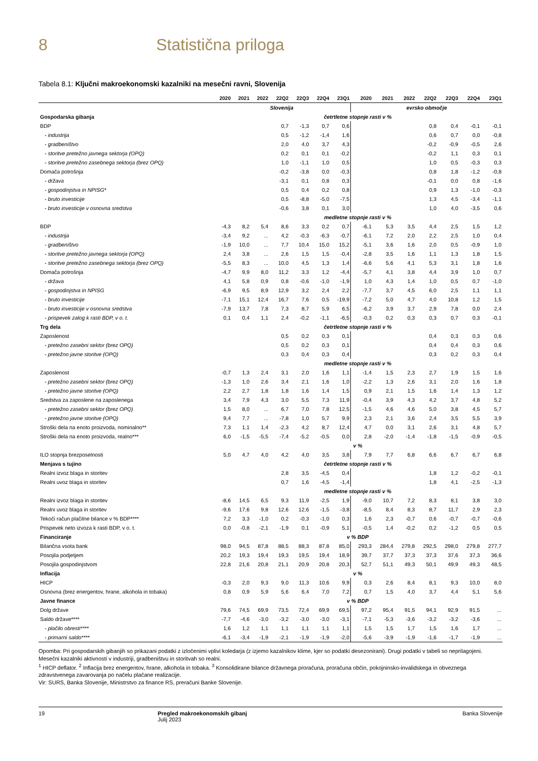8 Statistična priloga
Tabela 8.1: Ključni makroekonomski kazalniki na mesečni ravni, Slovenija
| | 2020 | 2021 | 2022 | 22Q2 | 22Q3 | 22Q4 | 23Q1 | 2020 | 2021 | 2022 | 22Q2 | 22Q3 | 22Q4 | 23Q1 |
| --- | --- | --- | --- | --- | --- | --- | --- | --- | --- | --- | --- | --- | --- | --- |
| | Slovenija | | | | | | | evrsko območje | | | | | | |
| Gospodarska gibanja | četrtletne stopnje rasti v % | | | | | | | | | | | | | |
| BDP | | | | 0,7 | -1,3 | 0,7 | 0,6 | | | | 0,8 | 0,4 | -0,1 | -0,1 |
| - industrija | | | | 0,5 | -1,2 | -1,4 | 1,6 | | | | 0,6 | 0,7 | 0,0 | -0,8 |
| - gradbeništvo | | | | 2,0 | 4,0 | 3,7 | 4,3 | | | | -0,2 | -0,9 | -0,5 | 2,6 |
| - storitve pretežno javnega sektorja (OPQ) | | | | 0,2 | 0,1 | 0,1 | -0,2 | | | | -0,2 | 1,1 | 0,3 | 0,1 |
| - storitve pretežno zasebnega sektorja (brez OPQ) | | | | 1,0 | -1,1 | 1,0 | 0,5 | | | | 1,0 | 0,5 | -0,3 | 0,3 |
| Domača potrošnja | | | | -0,2 | -3,8 | 0,0 | -0,3 | | | | 0,8 | 1,8 | -1,2 | -0,8 |
| - država | | | | -3,1 | 0,1 | 0,8 | 0,3 | | | | -0,1 | 0,0 | 0,8 | -1,6 |
| - gospodinjstva in NPISG* | | | | 0,5 | 0,4 | 0,2 | 0,8 | | | | 0,9 | 1,3 | -1,0 | -0,3 |
| - bruto investicije | | | | 0,5 | -8,8 | -5,0 | -7,5 | | | | 1,3 | 4,5 | -3,4 | -1,1 |
| - bruto investicije v osnovna sredstva | | | | -0,6 | 3,8 | 0,1 | 3,0 | | | | 1,0 | 4,0 | -3,5 | 0,6 |
| | medletne stopnje rasti v % | | | | | | | | | | | | | |
| BDP | -4,3 | 8,2 | 5,4 | 8,6 | 3,3 | 0,2 | 0,7 | -6,1 | 5,3 | 3,5 | 4,4 | 2,5 | 1,5 | 1,2 |
| - industrija | -3,4 | 9,2 | ... | 4,2 | -0,3 | -6,3 | -0,7 | -6,1 | 7,2 | 2,0 | 2,2 | 2,5 | 1,0 | 0,4 |
| - gradbeništvo | -1,9 | 10,0 | ... | 7,7 | 10,4 | 15,0 | 15,2 | -5,1 | 3,6 | 1,6 | 2,0 | 0,5 | -0,9 | 1,0 |
| - storitve pretežno javnega sektorja (OPQ) | 2,4 | 3,8 | ... | 2,6 | 1,5 | 1,5 | -0,4 | -2,8 | 3,5 | 1,6 | 1,1 | 1,3 | 1,8 | 1,5 |
| - storitve pretežno zasebnega sektorja (brez OPQ) | -5,5 | 8,3 | ... | 10,0 | 4,5 | 1,3 | 1,4 | -6,6 | 5,6 | 4,1 | 5,3 | 3,1 | 1,8 | 1,6 |
| Domača potrošnja | -4,7 | 9,9 | 8,0 | 11,2 | 3,3 | 1,2 | -4,4 | -5,7 | 4,1 | 3,8 | 4,4 | 3,9 | 1,0 | 0,7 |
| - država | 4,1 | 5,8 | 0,9 | 0,8 | -0,6 | -1,0 | -1,9 | 1,0 | 4,3 | 1,4 | 1,0 | 0,5 | 0,7 | -1,0 |
| - gospodinjstva in NPISG | -6,9 | 9,5 | 8,9 | 12,9 | 3,2 | 2,4 | 2,2 | -7,7 | 3,7 | 4,5 | 6,0 | 2,5 | 1,1 | 1,1 |
| - bruto investicije | -7,1 | 15,1 | 12,4 | 16,7 | 7,6 | 0,5 | -19,9 | -7,2 | 5,0 | 4,7 | 4,0 | 10,8 | 1,2 | 1,5 |
| - bruto investicije v osnovna sredstva | -7,9 | 13,7 | 7,8 | 7,3 | 8,7 | 5,9 | 6,5 | -6,2 | 3,9 | 3,7 | 2,9 | 7,8 | 0,0 | 2,4 |
| - prispevek zalog k rasti BDP, v o. t. | 0,1 | 0,4 | 1,1 | 2,4 | -0,2 | -1,1 | -6,5 | -0,3 | 0,2 | 0,3 | 0,3 | 0,7 | 0,3 | -0,1 |
| Trg dela | četrtletne stopnje rasti v % | | | | | | | | | | | | | |
| Zaposlenost | | | | 0,5 | 0,2 | 0,3 | 0,1 | | | | 0,4 | 0,3 | 0,3 | 0,6 |
| - pretežno zasebni sektor (brez OPQ) | | | | 0,5 | 0,2 | 0,3 | 0,1 | | | | 0,4 | 0,4 | 0,3 | 0,6 |
| - pretežno javne storitve (OPQ) | | | | 0,3 | 0,4 | 0,3 | 0,4 | | | | 0,3 | 0,2 | 0,3 | 0,4 |
| | medletne stopnje rasti v % | | | | | | | | | | | | | |
| Zaposlenost | -0,7 | 1,3 | 2,4 | 3,1 | 2,0 | 1,6 | 1,1 | -1,4 | 1,5 | 2,3 | 2,7 | 1,9 | 1,5 | 1,6 |
| - pretežno zasebni sektor (brez OPQ) | -1,3 | 1,0 | 2,6 | 3,4 | 2,1 | 1,6 | 1,0 | -2,2 | 1,3 | 2,6 | 3,1 | 2,0 | 1,6 | 1,8 |
| - pretežno javne storitve (OPQ) | 2,2 | 2,7 | 1,8 | 1,8 | 1,6 | 1,4 | 1,5 | 0,9 | 2,1 | 1,5 | 1,6 | 1,4 | 1,3 | 1,2 |
| Sredstva za zaposlene na zaposlenega | 3,4 | 7,9 | 4,3 | 3,0 | 5,5 | 7,3 | 11,9 | -0,4 | 3,9 | 4,3 | 4,2 | 3,7 | 4,8 | 5,2 |
| - pretežno zasebni sektor (brez OPQ) | 1,5 | 8,0 | ... | 6,7 | 7,0 | 7,8 | 12,5 | -1,5 | 4,6 | 4,6 | 5,0 | 3,8 | 4,5 | 5,7 |
| - pretežno javne storitve (OPQ) | 9,4 | 7,7 | ... | -7,8 | 1,0 | 5,7 | 9,9 | 2,3 | 2,1 | 3,6 | 2,4 | 3,5 | 5,5 | 3,9 |
| Stroški dela na enoto proizvoda, nominalno** | 7,3 | 1,1 | 1,4 | -2,3 | 4,2 | 8,7 | 12,4 | 4,7 | 0,0 | 3,1 | 2,6 | 3,1 | 4,8 | 5,7 |
| Stroški dela na enoto proizvoda, realno*** | 6,0 | -1,5 | -5,5 | -7,4 | -5,2 | -0,5 | 0,0 | 2,8 | -2,0 | -1,4 | -1,8 | -1,5 | -0,9 | -0,5 |
| | v % | | | | | | | | | | | | | |
| ILO stopnja brezposelnosti | 5,0 | 4,7 | 4,0 | 4,2 | 4,0 | 3,5 | 3,8 | 7,9 | 7,7 | 6,8 | 6,6 | 6,7 | 6,7 | 6,8 |
| Menjava s tujino | četrtletne stopnje rasti v % | | | | | | | | | | | | | |
| Realni izvoz blaga in storitev | | | | 2,8 | 3,5 | -4,5 | 0,4 | | | | 1,8 | 1,2 | -0,2 | -0,1 |
| Realni uvoz blaga in storitev | | | | 0,7 | 1,6 | -4,5 | -1,4 | | | | 1,8 | 4,1 | -2,5 | -1,3 |
| | medletne stopnje rasti v % | | | | | | | | | | | | | |
| Realni izvoz blaga in storitev | -8,6 | 14,5 | 6,5 | 9,3 | 11,9 | -2,5 | 1,9 | -9,0 | 10,7 | 7,2 | 8,3 | 8,1 | 3,8 | 3,0 |
| Realni uvoz blaga in storitev | -9,6 | 17,6 | 9,8 | 12,6 | 12,6 | -1,5 | -3,8 | -8,5 | 8,4 | 8,3 | 8,7 | 11,7 | 2,9 | 2,3 |
| Tekoči račun plačilne bilance v % BDP**** | 7,2 | 3,3 | -1,0 | 0,2 | -0,3 | -1,0 | 0,3 | 1,6 | 2,3 | -0,7 | 0,6 | -0,7 | -0,7 | -0,6 |
| Prispevek neto izvoza k rasti BDP, v o. t. | 0,0 | -0,8 | -2,1 | -1,9 | 0,1 | -0,9 | 5,1 | -0,5 | 1,4 | -0,2 | 0,2 | -1,2 | 0,5 | 0,5 |
| Financiranje | v % BDP | | | | | | | | | | | | | |
| Bilančna vsota bank | 98,0 | 94,5 | 87,8 | 88,5 | 88,3 | 87,8 | 85,0 | 293,3 | 284,4 | 279,8 | 292,5 | 298,0 | 279,8 | 277,7 |
| Posojila podjetjem | 20,2 | 19,3 | 19,4 | 19,3 | 19,5 | 19,4 | 18,9 | 39,7 | 37,7 | 37,3 | 37,3 | 37,6 | 37,3 | 36,6 |
| Posojila gospodinjstvom | 22,8 | 21,6 | 20,8 | 21,1 | 20,9 | 20,8 | 20,3 | 52,7 | 51,1 | 49,3 | 50,1 | 49,9 | 49,3 | 48,5 |
| Inflacija | v % | | | | | | | | | | | | | |
| HICP | -0,3 | 2,0 | 9,3 | 9,0 | 11,3 | 10,6 | 9,9 | 0,3 | 2,6 | 8,4 | 8,1 | 9,3 | 10,0 | 8,0 |
| Osnovna (brez energentov, hrane, alkohola in tobaka) | 0,8 | 0,9 | 5,9 | 5,6 | 6,4 | 7,0 | 7,2 | 0,7 | 1,5 | 4,0 | 3,7 | 4,4 | 5,1 | 5,6 |
| Javne finance | v % BDP | | | | | | | | | | | | | |
| Dolg države | 79,6 | 74,5 | 69,9 | 73,5 | 72,4 | 69,9 | 69,5 | 97,2 | 95,4 | 91,5 | 94,1 | 92,9 | 91,5 | ... |
| Saldo države**** | -7,7 | -4,6 | -3,0 | -3,2 | -3,0 | -3,0 | -3,1 | -7,1 | -5,3 | -3,6 | -3,2 | -3,2 | -3,6 | ... |
| - plačilo obresti**** | 1,6 | 1,2 | 1,1 | 1,1 | 1,1 | 1,1 | 1,1 | 1,5 | 1,5 | 1,7 | 1,5 | 1,6 | 1,7 | ... |
| - primarni saldo**** | -6,1 | -3,4 | -1,9 | -2,1 | -1,9 | -1,9 | -2,0 | -5,6 | -3,9 | -1,9 | -1,6 | -1,7 | -1,9 | ... |
Opomba: Pri gospodarskih gibanjih so prikazani podatki z izločenimi vplivi koledarja (z izjemo kazalnikov klime, kjer so podatki desezonirani). Drugi podatki v tabeli so neprilagojeni. Mesečni kazalniki aktivnosti v industriji, gradbeništvu in storitvah so realni.
<sup>1</sup> HICP deflator. <sup>2</sup> Inflacija brez energentov, hrane, alkohola in tobaka. <sup>3</sup> Konsolidirane bilance državnega proračuna, proračuna občin, pokojninsko-invalidskega in obveznega zdravstvenega zavarovanja po načelu plačane realizacije.
Vir: SURS, Banka Slovenije, Ministrstvo za finance RS, preračuni Banke Slovenije.
19 Pregled makroekonomskih gibanj
Julij 2023
Banka Slovenije